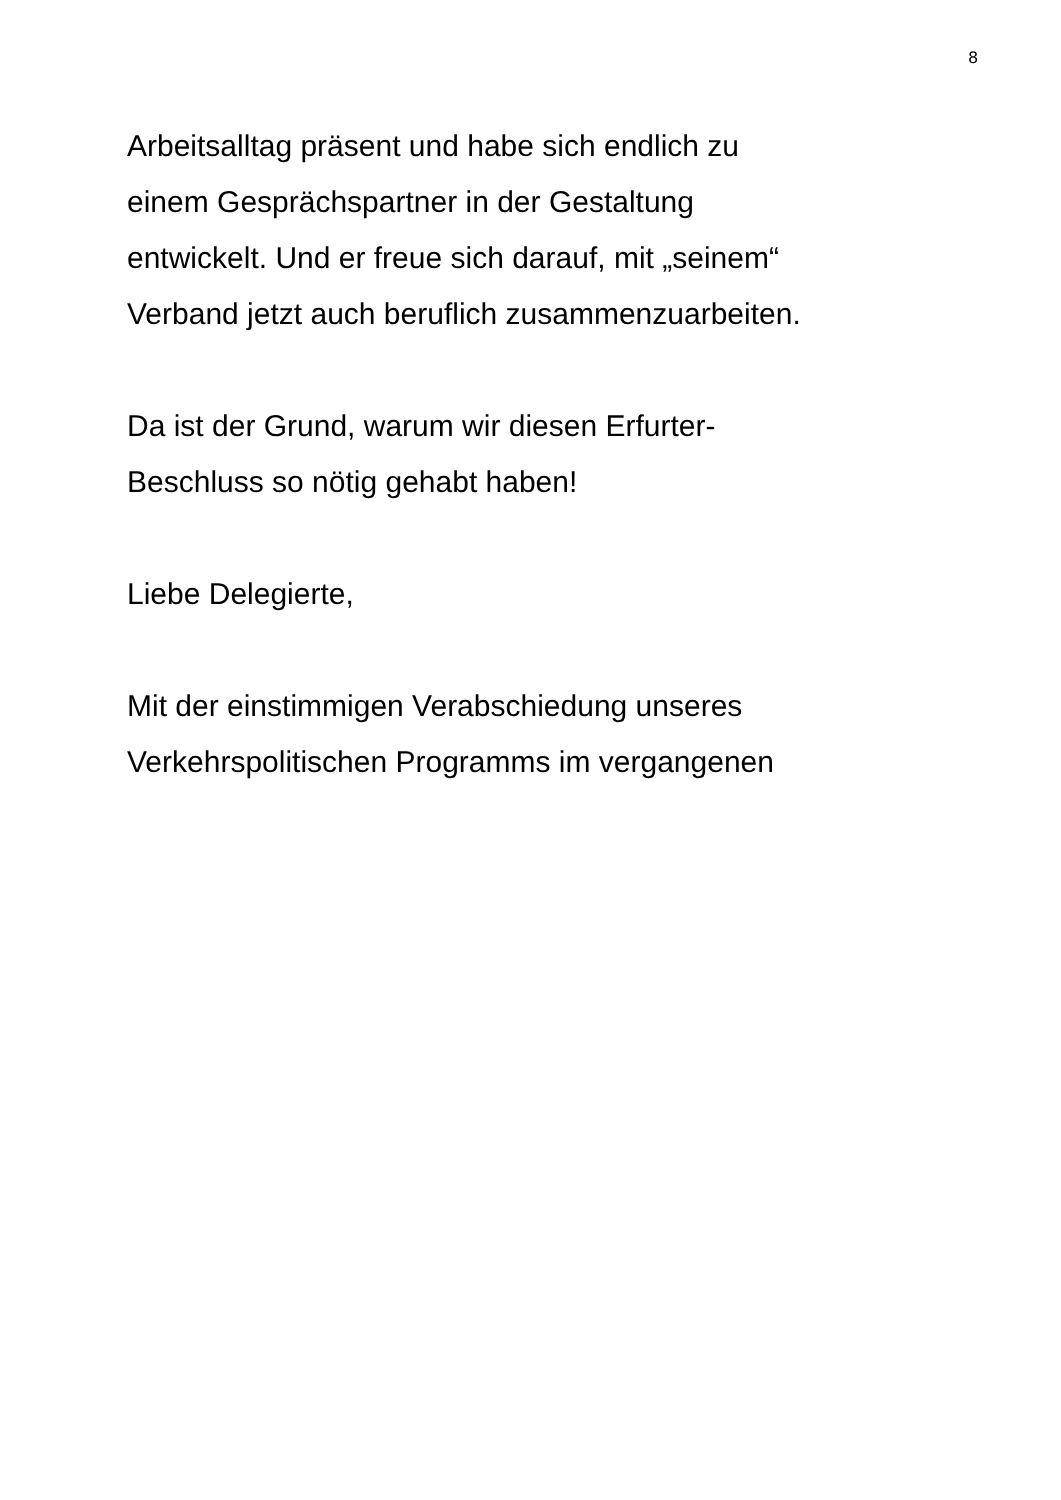8
Arbeitsalltag präsent und habe sich endlich zu
einem Gesprächspartner in der Gestaltung
entwickelt. Und er freue sich darauf, mit „seinem“
Verband jetzt auch beruflich zusammenzuarbeiten.
Da ist der Grund, warum wir diesen Erfurter-
Beschluss so nötig gehabt haben!
Liebe Delegierte,
Mit der einstimmigen Verabschiedung unseres
Verkehrspolitischen Programms im vergangenen